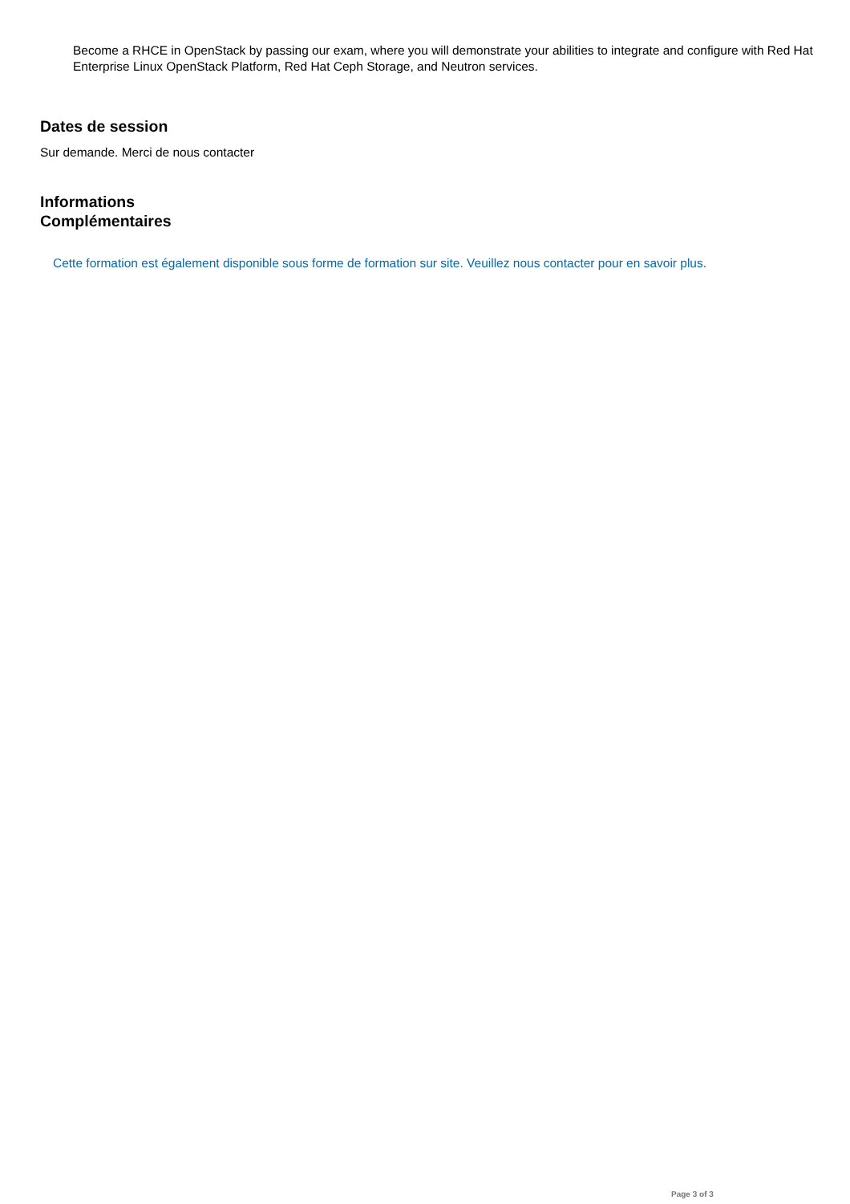Become a RHCE in OpenStack by passing our exam, where you will demonstrate your abilities to integrate and configure with Red Hat Enterprise Linux OpenStack Platform, Red Hat Ceph Storage, and Neutron services.
Dates de session
Sur demande. Merci de nous contacter
Informations
Complémentaires
Cette formation est également disponible sous forme de formation sur site. Veuillez nous contacter pour en savoir plus.
Page 3 of 3